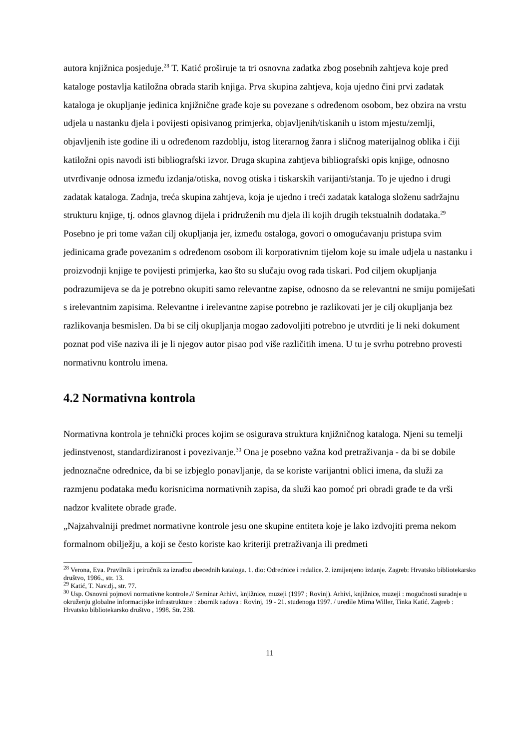autora knjižnica posjeduje.<sup>28</sup> T. Katić proširuje ta tri osnovna zadatka zbog posebnih zahtjeva koje pred kataloge postavlja katiložna obrada starih knjiga. Prva skupina zahtjeva, koja ujedno čini prvi zadatak kataloga je okupljanje jedinica knjižnične građe koje su povezane s određenom osobom, bez obzira na vrstu udjela u nastanku djela i povijesti opisivanog primjerka, objavljenih/tiskanih u istom mjestu/zemlji, objavljenih iste godine ili u određenom razdoblju, istog literarnog žanra i sličnog materijalnog oblika i čiji katiložni opis navodi isti bibliografski izvor. Druga skupina zahtjeva bibliografski opis knjige, odnosno utvrđivanje odnosa između izdanja/otiska, novog otiska i tiskarskih varijanti/stanja. To je ujedno i drugi zadatak kataloga. Zadnja, treća skupina zahtjeva, koja je ujedno i treći zadatak kataloga složenu sadržajnu strukturu knjige, tj. odnos glavnog dijela i pridruženih mu djela ili kojih drugih tekstualnih dodataka.<sup>29</sup>
Posebno je pri tome važan cilj okupljanja jer, između ostaloga, govori o omogućavanju pristupa svim jedinicama građe povezanim s određenom osobom ili korporativnim tijelom koje su imale udjela u nastanku i proizvodnji knjige te povijesti primjerka, kao što su slučaju ovog rada tiskari. Pod ciljem okupljanja podrazumijeva se da je potrebno okupiti samo relevantne zapise, odnosno da se relevantni ne smiju pomiješati s irelevantnim zapisima. Relevantne i irelevantne zapise potrebno je razlikovati jer je cilj okupljanja bez razlikovanja besmislen. Da bi se cilj okupljanja mogao zadovoljiti potrebno je utvrditi je li neki dokument poznat pod više naziva ili je li njegov autor pisao pod više različitih imena. U tu je svrhu potrebno provesti normativnu kontrolu imena.
4.2 Normativna kontrola
Normativna kontrola je tehnički proces kojim se osigurava struktura knjižničnog kataloga. Njeni su temelji jedinstvenost, standardiziranost i povezivanje.<sup>30</sup> Ona je posebno važna kod pretraživanja - da bi se dobile jednoznačne odrednice, da bi se izbjeglo ponavljanje, da se koriste varijantni oblici imena, da služi za razmjenu podataka među korisnicima normativnih zapisa, da služi kao pomoć pri obradi građe te da vrši nadzor kvalitete obrade građe.
„Najzahvalniji predmet normativne kontrole jesu one skupine entiteta koje je lako izdvojiti prema nekom formalnom obilježju, a koji se često koriste kao kriteriji pretraživanja ili predmeti
<sup>28</sup> Verona, Eva. Pravilnik i priručnik za izradbu abecednih kataloga. 1. dio: Odrednice i redalice. 2. izmijenjeno izdanje. Zagreb: Hrvatsko bibliotekarsko društvo, 1986., str. 13.
<sup>29</sup> Katić, T. Nav.dj., str. 77.
<sup>30</sup> Usp. Osnovni pojmovi normativne kontrole.// Seminar Arhivi, knjižnice, muzeji (1997 ; Rovinj). Arhivi, knjižnice, muzeji : mogućnosti suradnje u okruženju globalne informacijske infrastrukture : zbornik radova : Rovinj, 19 - 21. studenoga 1997. / uredile Mirna Willer, Tinka Katić. Zagreb : Hrvatsko bibliotekarsko društvo , 1998. Str. 238.
11